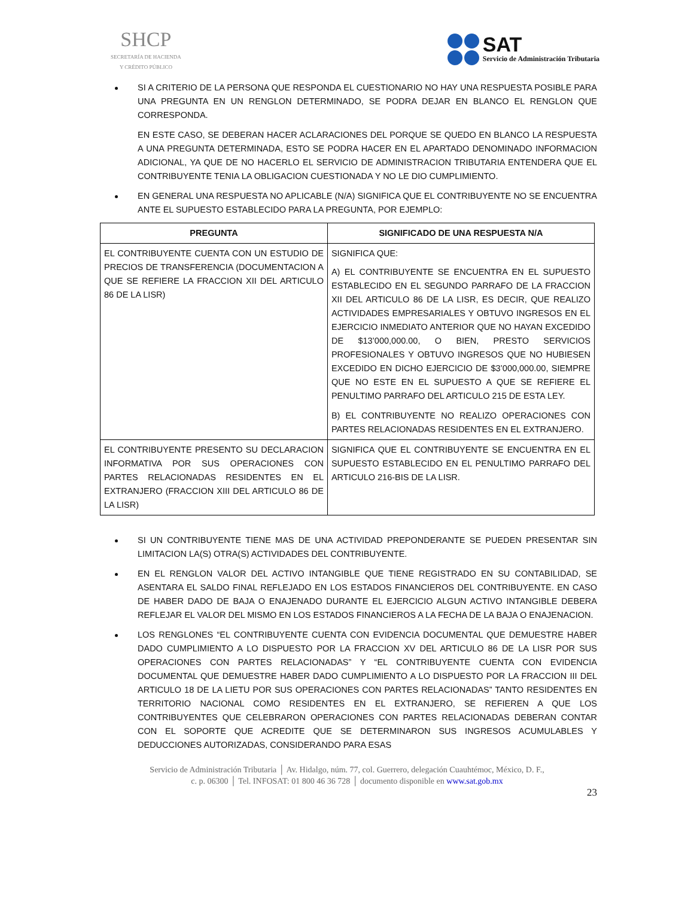SHCP
SECRETARÍA DE HACIENDA
Y CRÉDITO PÚBLICO
SAT
Servicio de Administración Tributaria
SI A CRITERIO DE LA PERSONA QUE RESPONDA EL CUESTIONARIO NO HAY UNA RESPUESTA POSIBLE PARA UNA PREGUNTA EN UN RENGLON DETERMINADO, SE PODRA DEJAR EN BLANCO EL RENGLON QUE CORRESPONDA.
EN ESTE CASO, SE DEBERAN HACER ACLARACIONES DEL PORQUE SE QUEDO EN BLANCO LA RESPUESTA A UNA PREGUNTA DETERMINADA, ESTO SE PODRA HACER EN EL APARTADO DENOMINADO INFORMACION ADICIONAL, YA QUE DE NO HACERLO EL SERVICIO DE ADMINISTRACION TRIBUTARIA ENTENDERA QUE EL CONTRIBUYENTE TENIA LA OBLIGACION CUESTIONADA Y NO LE DIO CUMPLIMIENTO.
EN GENERAL UNA RESPUESTA NO APLICABLE (N/A) SIGNIFICA QUE EL CONTRIBUYENTE NO SE ENCUENTRA ANTE EL SUPUESTO ESTABLECIDO PARA LA PREGUNTA, POR EJEMPLO:
| PREGUNTA | SIGNIFICADO DE UNA RESPUESTA N/A |
| --- | --- |
| EL CONTRIBUYENTE CUENTA CON UN ESTUDIO DE PRECIOS DE TRANSFERENCIA (DOCUMENTACION A QUE SE REFIERE LA FRACCION XII DEL ARTICULO 86 DE LA LISR) | SIGNIFICA QUE: A) EL CONTRIBUYENTE SE ENCUENTRA EN EL SUPUESTO ESTABLECIDO EN EL SEGUNDO PARRAFO DE LA FRACCION XII DEL ARTICULO 86 DE LA LISR, ES DECIR, QUE REALIZO ACTIVIDADES EMPRESARIALES Y OBTUVO INGRESOS EN EL EJERCICIO INMEDIATO ANTERIOR QUE NO HAYAN EXCEDIDO DE $13’000,000.00, O BIEN, PRESTO SERVICIOS PROFESIONALES Y OBTUVO INGRESOS QUE NO HUBIESEN EXCEDIDO EN DICHO EJERCICIO DE $3’000,000.00, SIEMPRE QUE NO ESTE EN EL SUPUESTO A QUE SE REFIERE EL PENULTIMO PARRAFO DEL ARTICULO 215 DE ESTA LEY. B) EL CONTRIBUYENTE NO REALIZO OPERACIONES CON PARTES RELACIONADAS RESIDENTES EN EL EXTRANJERO. |
| EL CONTRIBUYENTE PRESENTO SU DECLARACION INFORMATIVA POR SUS OPERACIONES CON PARTES RELACIONADAS RESIDENTES EN EL EXTRANJERO (FRACCION XIII DEL ARTICULO 86 DE LA LISR) | SIGNIFICA QUE EL CONTRIBUYENTE SE ENCUENTRA EN EL SUPUESTO ESTABLECIDO EN EL PENULTIMO PARRAFO DEL ARTICULO 216-BIS DE LA LISR. |
SI UN CONTRIBUYENTE TIENE MAS DE UNA ACTIVIDAD PREPONDERANTE SE PUEDEN PRESENTAR SIN LIMITACION LA(S) OTRA(S) ACTIVIDADES DEL CONTRIBUYENTE.
EN EL RENGLON VALOR DEL ACTIVO INTANGIBLE QUE TIENE REGISTRADO EN SU CONTABILIDAD, SE ASENTARA EL SALDO FINAL REFLEJADO EN LOS ESTADOS FINANCIEROS DEL CONTRIBUYENTE. EN CASO DE HABER DADO DE BAJA O ENAJENADO DURANTE EL EJERCICIO ALGUN ACTIVO INTANGIBLE DEBERA REFLEJAR EL VALOR DEL MISMO EN LOS ESTADOS FINANCIEROS A LA FECHA DE LA BAJA O ENAJENACION.
LOS RENGLONES “EL CONTRIBUYENTE CUENTA CON EVIDENCIA DOCUMENTAL QUE DEMUESTRE HABER DADO CUMPLIMIENTO A LO DISPUESTO POR LA FRACCION XV DEL ARTICULO 86 DE LA LISR POR SUS OPERACIONES CON PARTES RELACIONADAS” Y “EL CONTRIBUYENTE CUENTA CON EVIDENCIA DOCUMENTAL QUE DEMUESTRE HABER DADO CUMPLIMIENTO A LO DISPUESTO POR LA FRACCION III DEL ARTICULO 18 DE LA LIETU POR SUS OPERACIONES CON PARTES RELACIONADAS” TANTO RESIDENTES EN TERRITORIO NACIONAL COMO RESIDENTES EN EL EXTRANJERO, SE REFIEREN A QUE LOS CONTRIBUYENTES QUE CELEBRARON OPERACIONES CON PARTES RELACIONADAS DEBERAN CONTAR CON EL SOPORTE QUE ACREDITE QUE SE DETERMINARON SUS INGRESOS ACUMULABLES Y DEDUCCIONES AUTORIZADAS, CONSIDERANDO PARA ESAS
Servicio de Administración Tributaria │ Av. Hidalgo, núm. 77, col. Guerrero, delegación Cuauhtémoc, México, D. F.,
c. p. 06300 │ Tel. INFOSAT: 01 800 46 36 728 │ documento disponible en www.sat.gob.mx
23